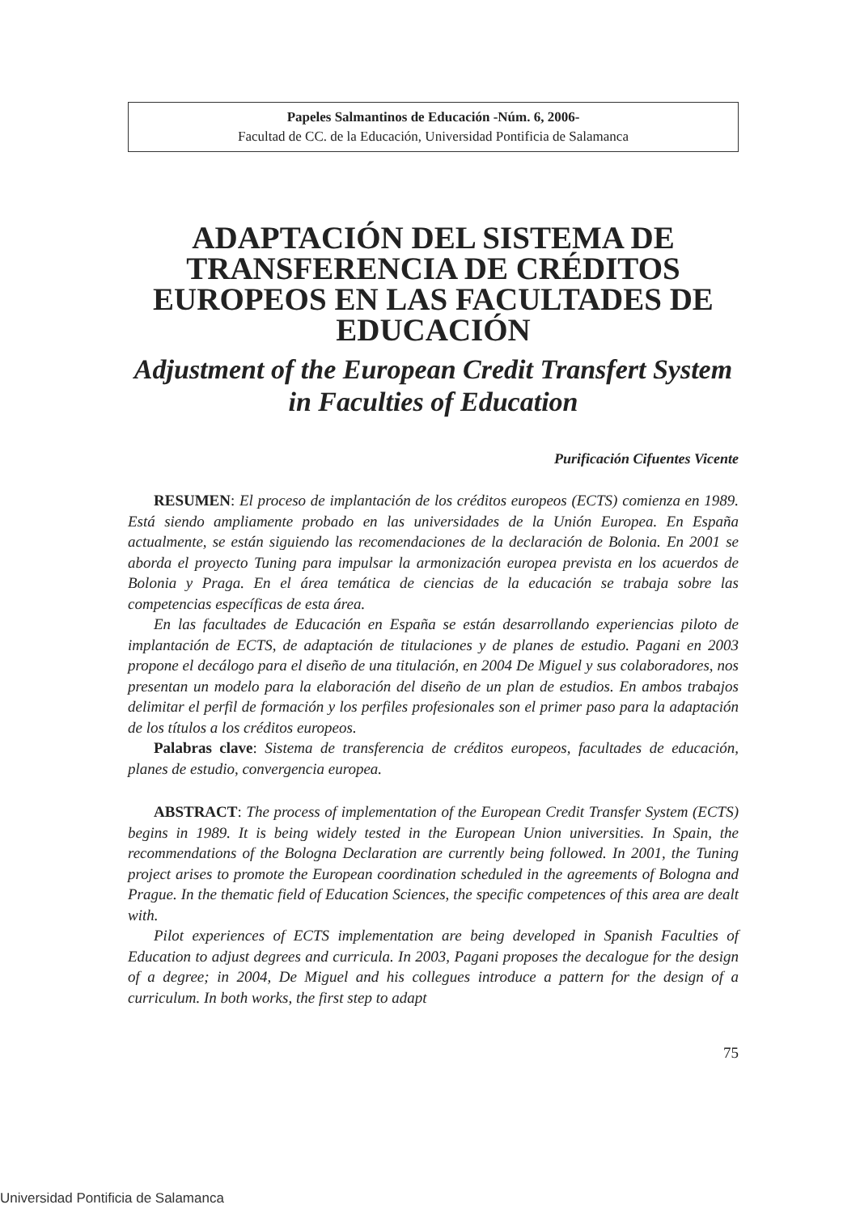Papeles Salmantinos de Educación -Núm. 6, 2006-
Facultad de CC. de la Educación, Universidad Pontificia de Salamanca
ADAPTACIÓN DEL SISTEMA DE TRANSFERENCIA DE CRÉDITOS EUROPEOS EN LAS FACULTADES DE EDUCACIÓN
Adjustment of the European Credit Transfert System in Faculties of Education
Purificación Cifuentes Vicente
RESUMEN: El proceso de implantación de los créditos europeos (ECTS) comienza en 1989. Está siendo ampliamente probado en las universidades de la Unión Europea. En España actualmente, se están siguiendo las recomendaciones de la declaración de Bolonia. En 2001 se aborda el proyecto Tuning para impulsar la armonización europea prevista en los acuerdos de Bolonia y Praga. En el área temática de ciencias de la educación se trabaja sobre las competencias específicas de esta área.
En las facultades de Educación en España se están desarrollando experiencias piloto de implantación de ECTS, de adaptación de titulaciones y de planes de estudio. Pagani en 2003 propone el decálogo para el diseño de una titulación, en 2004 De Miguel y sus colaboradores, nos presentan un modelo para la elaboración del diseño de un plan de estudios. En ambos trabajos delimitar el perfil de formación y los perfiles profesionales son el primer paso para la adaptación de los títulos a los créditos europeos.
Palabras clave: Sistema de transferencia de créditos europeos, facultades de educación, planes de estudio, convergencia europea.
ABSTRACT: The process of implementation of the European Credit Transfer System (ECTS) begins in 1989. It is being widely tested in the European Union universities. In Spain, the recommendations of the Bologna Declaration are currently being followed. In 2001, the Tuning project arises to promote the European coordination scheduled in the agreements of Bologna and Prague. In the thematic field of Education Sciences, the specific competences of this area are dealt with.
Pilot experiences of ECTS implementation are being developed in Spanish Faculties of Education to adjust degrees and curricula. In 2003, Pagani proposes the decalogue for the design of a degree; in 2004, De Miguel and his collegues introduce a pattern for the design of a curriculum. In both works, the first step to adapt
75
Universidad Pontificia de Salamanca